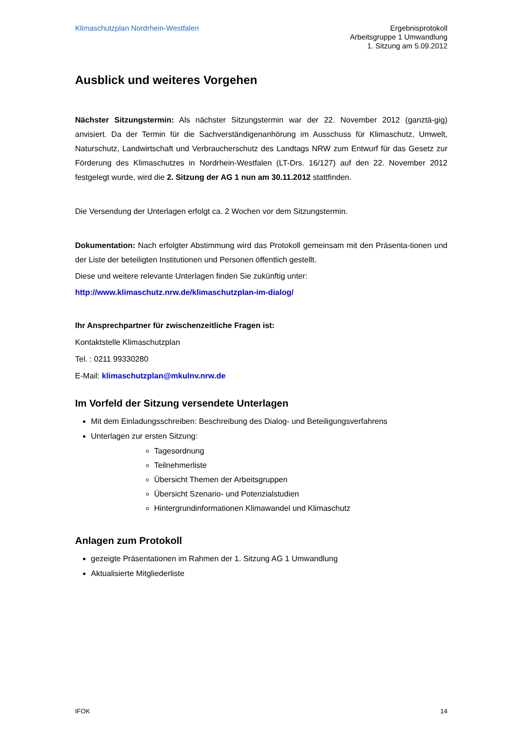Klimaschutzplan Nordrhein-Westfalen
Ergebnisprotokoll
Arbeitsgruppe 1 Umwandlung
1. Sitzung am 5.09.2012
Ausblick und weiteres Vorgehen
Nächster Sitzungstermin: Als nächster Sitzungstermin war der 22. November 2012 (ganztä-gig) anvisiert. Da der Termin für die Sachverständigenanhörung im Ausschuss für Klimaschutz, Umwelt, Naturschutz, Landwirtschaft und Verbraucherschutz des Landtags NRW zum Entwurf für das Gesetz zur Förderung des Klimaschutzes in Nordrhein-Westfalen (LT-Drs. 16/127) auf den 22. November 2012 festgelegt wurde, wird die 2. Sitzung der AG 1 nun am 30.11.2012 stattfinden.
Die Versendung der Unterlagen erfolgt ca. 2 Wochen vor dem Sitzungstermin.
Dokumentation: Nach erfolgter Abstimmung wird das Protokoll gemeinsam mit den Präsenta-tionen und der Liste der beteiligten Institutionen und Personen öffentlich gestellt.
Diese und weitere relevante Unterlagen finden Sie zukünftig unter:
http://www.klimaschutz.nrw.de/klimaschutzplan-im-dialog/
Ihr Ansprechpartner für zwischenzeitliche Fragen ist:
Kontaktstelle Klimaschutzplan
Tel. : 0211 99330280
E-Mail: klimaschutzplan@mkulnv.nrw.de
Im Vorfeld der Sitzung versendete Unterlagen
Mit dem Einladungsschreiben: Beschreibung des Dialog- und Beteiligungsverfahrens
Unterlagen zur ersten Sitzung:
Tagesordnung
Teilnehmerliste
Übersicht Themen der Arbeitsgruppen
Übersicht Szenario- und Potenzialstudien
Hintergrundinformationen Klimawandel und Klimaschutz
Anlagen zum Protokoll
gezeigte Präsentationen im Rahmen der 1. Sitzung AG 1 Umwandlung
Aktualisierte Mitgliederliste
IFOK 14